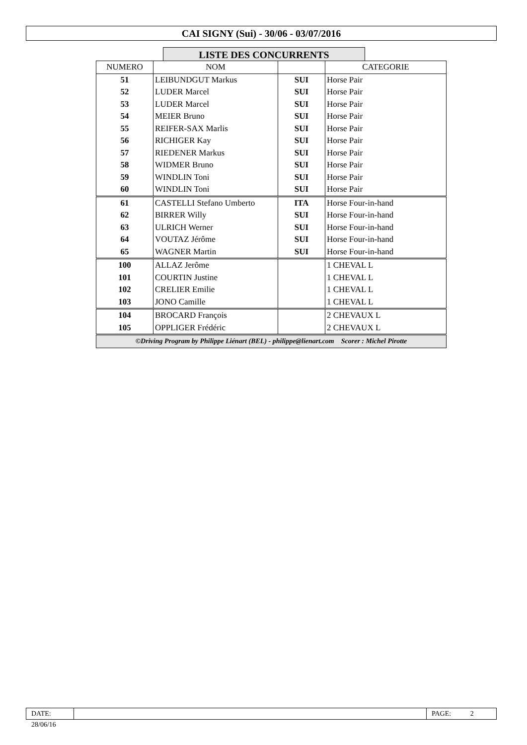CAI SIGNY (Sui) - 30/06 - 03/07/2016
LISTE DES CONCURRENTS
| NUMERO | NOM | | CATEGORIE |
| --- | --- | --- | --- |
| 51 | LEIBUNDGUT Markus | SUI | Horse Pair |
| 52 | LUDER Marcel | SUI | Horse Pair |
| 53 | LUDER Marcel | SUI | Horse Pair |
| 54 | MEIER Bruno | SUI | Horse Pair |
| 55 | REIFER-SAX Marlis | SUI | Horse Pair |
| 56 | RICHIGER Kay | SUI | Horse Pair |
| 57 | RIEDENER Markus | SUI | Horse Pair |
| 58 | WIDMER Bruno | SUI | Horse Pair |
| 59 | WINDLIN Toni | SUI | Horse Pair |
| 60 | WINDLIN Toni | SUI | Horse Pair |
| 61 | CASTELLI Stefano Umberto | ITA | Horse Four-in-hand |
| 62 | BIRRER Willy | SUI | Horse Four-in-hand |
| 63 | ULRICH Werner | SUI | Horse Four-in-hand |
| 64 | VOUTAZ Jérôme | SUI | Horse Four-in-hand |
| 65 | WAGNER Martin | SUI | Horse Four-in-hand |
| 100 | ALLAZ Jerôme | | 1 CHEVAL L |
| 101 | COURTIN Justine | | 1 CHEVAL L |
| 102 | CRELIER Emilie | | 1 CHEVAL L |
| 103 | JONO Camille | | 1 CHEVAL L |
| 104 | BROCARD François | | 2 CHEVAUX L |
| 105 | OPPLIGER Frédéric | | 2 CHEVAUX L |
| ©Driving Program by Philippe Liénart (BEL) - philippe@lienart.com Scorer : Michel Pirotte | | | |
DATE: 28/06/16
PAGE: 2